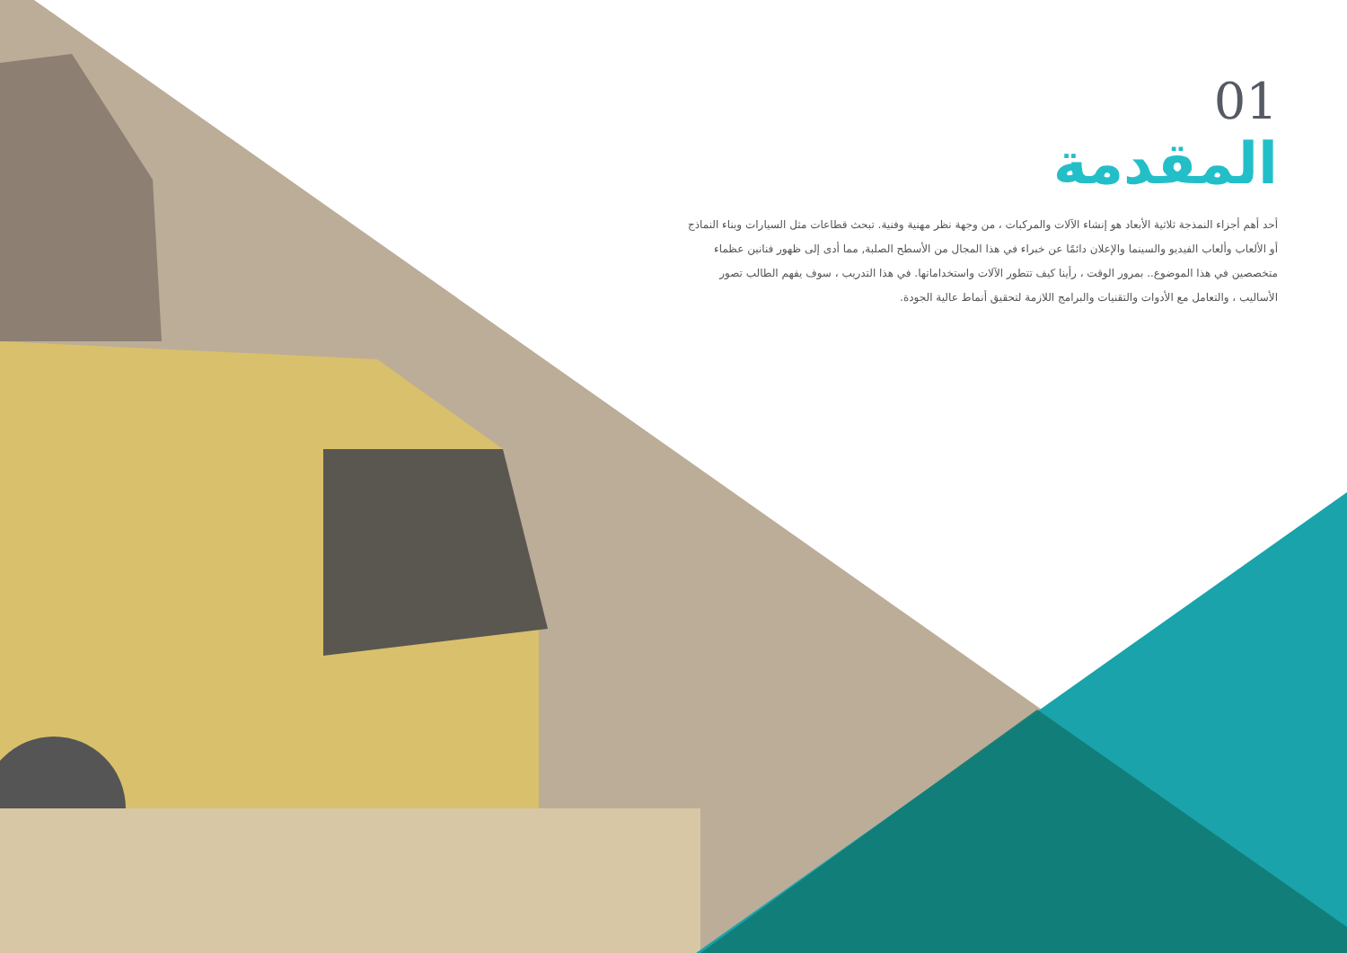01
المقدمة
أحد أهم أجزاء النمذجة ثلاثية الأبعاد هو إنشاء الآلات والمركبات ، من وجهة نظر مهنية وفنية. تبحث قطاعات مثل السيارات وبناء النماذج أو الألعاب وألعاب الفيديو والسينما والإعلان دائمًا عن خبراء في هذا المجال من الأسطح الصلبة, مما أدى إلى ظهور فنانين عظماء متخصصين في هذا الموضوع.. بمرور الوقت ، رأينا كيف تتطور الآلات واستخداماتها. في هذا التدريب ، سوف يفهم الطالب تصور الأساليب ، والتعامل مع الأدوات والتقنيات والبرامج اللازمة لتحقيق أنماط عالية الجودة.